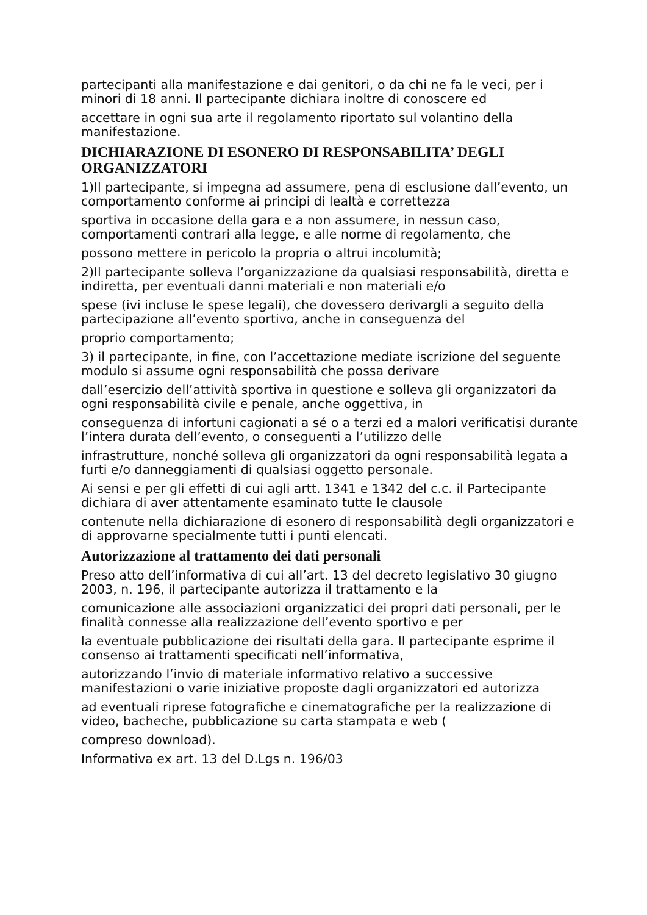partecipanti alla manifestazione e dai genitori, o da chi ne fa le veci, per i minori di 18 anni. Il partecipante dichiara inoltre di conoscere ed
accettare in ogni sua arte il regolamento riportato sul volantino della manifestazione.
DICHIARAZIONE DI ESONERO DI RESPONSABILITA’ DEGLI ORGANIZZATORI
1)Il partecipante, si impegna ad assumere, pena di esclusione dall’evento, un comportamento conforme ai principi di lealtà e correttezza
sportiva in occasione della gara e a non assumere, in nessun caso, comportamenti contrari alla legge, e alle norme di regolamento, che
possono mettere in pericolo la propria o altrui incolumità;
2)Il partecipante solleva l’organizzazione da qualsiasi responsabilità, diretta e indiretta, per eventuali danni materiali e non materiali e/o
spese (ivi incluse le spese legali), che dovessero derivargli a seguito della partecipazione all’evento sportivo, anche in conseguenza del
proprio comportamento;
3) il partecipante, in fine, con l’accettazione mediate iscrizione del seguente modulo si assume ogni responsabilità che possa derivare
dall’esercizio dell’attività sportiva in questione e solleva gli organizzatori da ogni responsabilità civile e penale, anche oggettiva, in
conseguenza di infortuni cagionati a sé o a terzi ed a malori verificatisi durante l’intera durata dell’evento, o conseguenti a l’utilizzo delle
infrastrutture, nonché solleva gli organizzatori da ogni responsabilità legata a furti e/o danneggiamenti di qualsiasi oggetto personale.
Ai sensi e per gli effetti di cui agli artt. 1341 e 1342 del c.c. il Partecipante dichiara di aver attentamente esaminato tutte le clausole
contenute nella dichiarazione di esonero di responsabilità degli organizzatori e di approvarne specialmente tutti i punti elencati.
Autorizzazione al trattamento dei dati personali
Preso atto dell’informativa di cui all’art. 13 del decreto legislativo 30 giugno 2003, n. 196, il partecipante autorizza il trattamento e la
comunicazione alle associazioni organizzatici dei propri dati personali, per le finalità connesse alla realizzazione dell’evento sportivo e per
la eventuale pubblicazione dei risultati della gara. Il partecipante esprime il consenso ai trattamenti specificati nell’informativa,
autorizzando l’invio di materiale informativo relativo a successive manifestazioni o varie iniziative proposte dagli organizzatori ed autorizza
ad eventuali riprese fotografiche e cinematografiche per la realizzazione di video, bacheche, pubblicazione su carta stampata e web (
compreso download).
Informativa ex art. 13 del D.Lgs n. 196/03